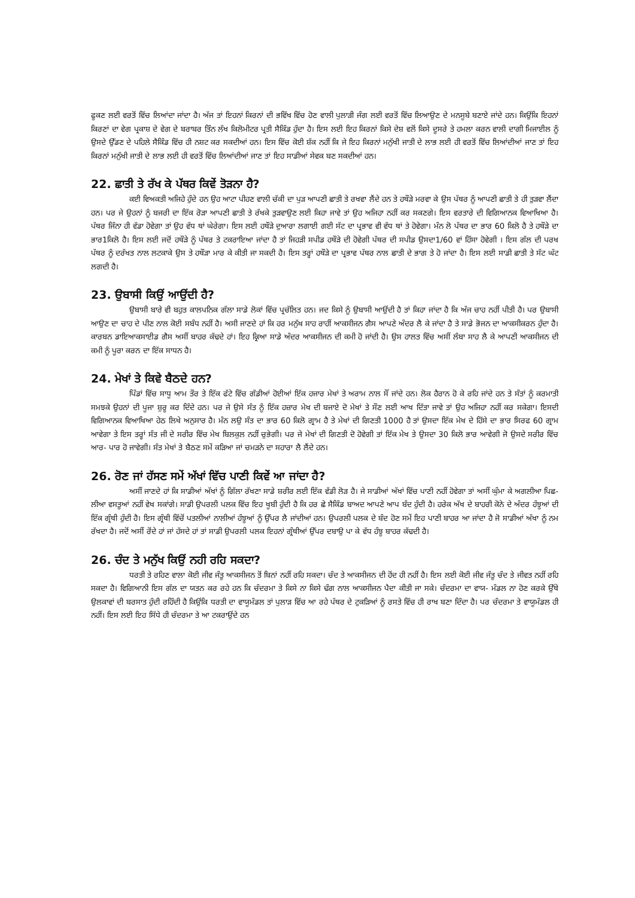ਫੂਕਣ ਲਈ ਵਰਤੋਂ ਵਿੱਚ ਲਿਆਂਦਾ ਜਾਂਦਾ ਹੈ। ਅੱਜ ਤਾਂ ਇਹਨਾਂ ਕਿਰਨਾਂ ਦੀ ਭਵਿੱਖ ਵਿੱਚ ਹੋਣ ਵਾਲੀ ਪੁਲਾੜੀ ਜੰਗ ਲਈ ਵਰਤੋਂ ਵਿੱਚ ਲਿਆਉਣ ਦੇ ਮਨਸੂਬੇ ਬਣਾਏ ਜਾਂਦੇ ਹਨ। ਕਿਉਂਕਿ ਇਹਨਾਂ ਕਿਰਣਾਂ ਦਾ ਵੇਗ ਪ੍ਰਕਾਸ਼ ਦੇ ਵੇਗ ਦੇ ਬਰਾਬਰ ਤਿੰਨ ਲੱਖ ਕਿਲੋਮੀਟਰ ਪ੍ਰਤੀ ਸੈਕਿੰਡ ਹੁੰਦਾ ਹੈ। ਇਸ ਲਈ ਇਹ ਕਿਰਨਾਂ ਕਿਸੇ ਦੇਸ਼ ਵਲੋਂ ਕਿਸੇ ਦੂਸਰੇ ਤੇ ਹਮਲਾ ਕਰਨ ਵਾਲੀ ਦਾਗੀ ਮਿਜਾਈਲ ਨੂੰ ਉਸਦੇ ਉੱਡਣ ਦੇ ਪਹਿਲੇ ਸੈਕਿੰਡ ਵਿੱਚ ਹੀ ਨਸ਼ਟ ਕਰ ਸਕਦੀਆਂ ਹਨ। ਇਸ ਵਿੱਚ ਕੋਈ ਸ਼ੱਕ ਨਹੀਂ ਕਿ ਜੇ ਇਹ ਕਿਰਨਾਂ ਮਨੁੱਖੀ ਜਾਤੀ ਦੇ ਲਾਭ ਲਈ ਹੀ ਵਰਤੋਂ ਵਿੱਚ ਲਿਆਂਦੀਆਂ ਜਾਣ ਤਾਂ ਇਹ ਕਿਰਨਾਂ ਮਨੁੱਖੀ ਜਾਤੀ ਦੇ ਲਾਭ ਲਈ ਹੀ ਵਰਤੋਂ ਵਿੱਚ ਲਿਆਂਦੀਆਂ ਜਾਣ ਤਾਂ ਇਹ ਸਾਡੀਆਂ ਸੇਵਕ ਬਣ ਸਕਦੀਆਂ ਹਨ।
22. ਛਾਤੀ ਤੇ ਰੱਖ ਕੇ ਪੱਥਰ ਕਿਵੇਂ ਤੋੜਨਾ ਹੈ?
ਕਈ ਵਿਅਕਤੀ ਅਜਿਹੇ ਹੁੰਦੇ ਹਨ ਉਹ ਆਟਾ ਪੀਹਣ ਵਾਲੀ ਚੱਕੀ ਦਾ ਪੁੜ ਆਪਣੀ ਛਾਤੀ ਤੇ ਰਖਵਾ ਲੈਂਦੇ ਹਨ ਤੇ ਹਥੌੜੇ ਮਰਵਾ ਕੇ ਉਸ ਪੱਥਰ ਨੂੰ ਆਪਣੀ ਛਾਤੀ ਤੇ ਹੀ ਤੁੜਵਾ ਲੈਂਦਾ ਹਨ। ਪਰ ਜੇ ਉਹਨਾਂ ਨੂੰ ਬਜਰੀ ਦਾ ਇੱਕ ਰੋੜਾ ਆਪਣੀ ਛਾਤੀ ਤੇ ਰੱਖਕੇ ਤੁੜਵਾਉਣ ਲਈ ਕਿਹਾ ਜਾਵੇ ਤਾਂ ਉਹ ਅਜਿਹਾ ਨਹੀਂ ਕਰ ਸਕਣਗੇ। ਇਸ ਵਰਤਾਰੇ ਦੀ ਵਿਗਿਆਨਕ ਵਿਆਖਿਆ ਹੈ। ਪੱਥਰ ਜਿੰਨਾ ਹੀ ਵੱਡਾ ਹੋਵੇਗਾ ਤਾਂ ਉਹ ਵੱਧ ਥਾਂ ਘੇਰੇਗਾ। ਇਸ ਲਈ ਹਥੌੜੇ ਦੁਆਰਾ ਲਗਾਈ ਗਈ ਸੱਟ ਦਾ ਪ੍ਰਭਾਵ ਵੀ ਵੱਧ ਥਾਂ ਤੇ ਹੋਵੇਗਾ। ਮੰਨ ਲੋ ਪੱਥਰ ਦਾ ਭਾਰ 60 ਕਿਲੋ ਹੈ ਤੇ ਹਥੌੜੇ ਦਾ ਭਾਰ1ਕਿਲੋ ਹੈ। ਇਸ ਲਈ ਜਦੋਂ ਹਥੌੜੇ ਨੂੰ ਪੱਥਰ ਤੇ ਟਕਰਾਇਆ ਜਾਂਦਾ ਹੈ ਤਾਂ ਜਿਹੜੀ ਸਪੀਡ ਹਥੌੜੇ ਦੀ ਹੋਵੇਗੀ ਪੱਥਰ ਦੀ ਸਪੀਡ ਉਸਦਾ1/60 ਵਾਂ ਹਿੱਸਾ ਹੋਵੇਗੀ । ਇਸ ਗੱਲ ਦੀ ਪਰਖ ਪੱਥਰ ਨੂੰ ਦਰੱਖਤ ਨਾਲ ਲਟਕਾਕੇ ਉਸ ਤੇ ਹਥੌੜਾ ਮਾਰ ਕੇ ਕੀਤੀ ਜਾ ਸਕਦੀ ਹੈ। ਇਸ ਤਰ੍ਹਾਂ ਹਥੌੜੇ ਦਾ ਪ੍ਰਭਾਵ ਪੱਥਰ ਨਾਲ ਛਾਤੀ ਦੇ ਭਾਗ ਤੇ ਹੋ ਜਾਂਦਾ ਹੈ। ਇਸ ਲਈ ਸਾਡੀ ਛਾਤੀ ਤੇ ਸੱਟ ਘੱਟ ਲਗਦੀ ਹੈ।
23. ਉਬਾਸੀ ਕਿਉਂ ਆਉਂਦੀ ਹੈ?
ਉਬਾਸੀ ਬਾਰੇ ਵੀ ਬਹੁਤ ਕਾਲਪਨਿਕ ਗੱਲਾ ਸਾਡੇ ਲੋਕਾਂ ਵਿੱਚ ਪ੍ਰਚੱਲਿਤ ਹਨ। ਜਦ ਕਿਸੇ ਨੂੰ ਉਬਾਸੀ ਆਉਂਦੀ ਹੈ ਤਾਂ ਕਿਹਾ ਜਾਂਦਾ ਹੈ ਕਿ ਅੱਜ ਚਾਹ ਨਹੀਂ ਪੀਤੀ ਹੈ। ਪਰ ਉਬਾਸੀ ਆਉਣ ਦਾ ਚਾਹ ਦੇ ਪੀਣ ਨਾਲ ਕੋਈ ਸਬੰਧ ਨਹੀਂ ਹੈ। ਅਸੀ ਜਾਣਦੇ ਹਾਂ ਕਿ ਹਰ ਮਨੁੱਖ ਸਾਹ ਰਾਹੀਂ ਆਕਸੀਜਨ ਗੈਸ ਆਪਣੇ ਅੰਦਰ ਲੈ ਕੇ ਜਾਂਦਾ ਹੈ ਤੇ ਸਾਡੇ ਭੋਜਨ ਦਾ ਆਕਸੀਕਰਨ ਹੁੰਦਾ ਹੈ। ਕਾਰਬਨ ਡਾਇਆਕਸਾਈਡ ਗੈਸ ਅਸੀਂ ਬਾਹਰ ਕੱਢਦੇ ਹਾਂ। ਇਹ ਕ੍ਰਿਆ ਸਾਡੇ ਅੰਦਰ ਆਕਸੀਜਨ ਦੀ ਕਮੀ ਹੋ ਜਾਂਦੀ ਹੈ। ਉਸ ਹਾਲਤ ਵਿੱਚ ਅਸੀਂ ਲੰਬਾ ਸਾਹ ਲੈ ਕੇ ਆਪਣੀ ਆਕਸੀਜਨ ਦੀ ਕਮੀ ਨੂੰ ਪੂਰਾ ਕਰਨ ਦਾ ਇੱਕ ਸਾਧਨ ਹੈ।
24. ਮੇਖਾਂ ਤੇ ਕਿਵੇ ਬੈਠਦੇ ਹਨ?
ਪਿੰਡਾਂ ਵਿੱਚ ਸਾਧੂ ਆਮ ਤੌਰ ਤੇ ਇੱਕ ਫੱਟੇ ਵਿੱਚ ਗੱਡੀਆਂ ਹੋਈਆਂ ਇੱਕ ਹਜਾਰ ਮੇਖਾਂ ਤੇ ਅਰਾਮ ਨਾਲ ਸੌਂ ਜਾਂਦੇ ਹਨ। ਲੋਕ ਹੈਰਾਨ ਹੋ ਕੇ ਰਹਿ ਜਾਂਦੇ ਹਨ ਤੇ ਸੰਤਾਂ ਨੂੰ ਕਰਮਾਤੀ ਸਮਝਕੇ ਉਹਨਾਂ ਦੀ ਪੂਜਾ ਸ਼ੁਰੂ ਕਰ ਦਿੰਦੇ ਹਨ। ਪਰ ਜੇ ਉਸੇ ਸੰਤ ਨੂੰ ਇੱਕ ਹਜ਼ਾਰ ਮੇਖ ਦੀ ਬਜਾਏ ਦੋ ਮੇਖਾਂ ਤੇ ਸੌਣ ਲਈ ਆਖ ਦਿੱਤਾ ਜਾਵੇ ਤਾਂ ਉਹ ਅਜਿਹਾ ਨਹੀਂ ਕਰ ਸਕੇਗਾ। ਇਸਦੀ ਵਿਗਿਆਨਕ ਵਿਆਖਿਆ ਹੇਠ ਲਿਖੇ ਅਨੁਸਾਰ ਹੈ। ਮੰਨ ਲਉ ਸੰਤ ਦਾ ਭਾਰ 60 ਕਿਲੋ ਗ੍ਰਾਮ ਹੈ ਤੇ ਮੇਖਾਂ ਦੀ ਗਿਣਤੀ 1000 ਹੈ ਤਾਂ ਉਸਦਾ ਇੱਕ ਮੇਖ ਦੇ ਹਿੱਸੇ ਦਾ ਭਾਰ ਸਿਰਫ 60 ਗ੍ਰਾਮ ਆਵੇਗਾ ਤੇ ਇਸ ਤਰ੍ਹਾਂ ਸੰਤ ਜੀ ਦੇ ਸਰੀਰ ਵਿੱਚ ਮੇਖ ਬਿਲਕੁਲ ਨਹੀਂ ਚੁਭੇਗੀ। ਪਰ ਜੇ ਮੇਖਾਂ ਦੀ ਗਿਣਤੀ ਦੋ ਹੋਵੇਗੀ ਤਾਂ ਇੱਕ ਮੇਖ ਤੇ ਉਸਦਾ 30 ਕਿਲੋ ਭਾਰ ਆਵੇਗੀ ਜੋ ਉਸਦੇ ਸਰੀਰ ਵਿੱਚ ਆਰ- ਪਾਰ ਹੋ ਜਾਵੇਗੀ। ਸੰਤ ਮੇਖਾਂ ਤੇ ਬੈਠਣ ਸਮੇਂ ਕੜਿਆ ਜਾਂ ਚਮੜਨੇ ਦਾ ਸਹਾਰਾ ਲੈ ਲੈਂਦੇ ਹਨ।
26. ਰੋਣ ਜਾਂ ਹੱਸਣ ਸਮੇਂ ਅੱਖਾਂ ਵਿੱਚ ਪਾਣੀ ਕਿਵੇਂ ਆ ਜਾਂਦਾ ਹੈ?
ਅਸੀਂ ਜਾਣਦੇ ਹਾਂ ਕਿ ਸਾਡੀਆਂ ਅੱਖਾਂ ਨੂੰ ਗਿੱਲਾ ਰੱਖਣਾ ਸਾਡੇ ਸ਼ਰੀਰ ਲਈ ਇੱਕ ਵੱਡੀ ਲੋੜ ਹੈ। ਜੇ ਸਾਡੀਆਂ ਅੱਖਾਂ ਵਿੱਚ ਪਾਣੀ ਨਹੀਂ ਹੋਵੇਗਾ ਤਾਂ ਅਸੀਂ ਘੁੰਮਾ ਕੇ ਅਗਲੀਆ ਪਿਛ- ਲੀਆ ਵਸਤੂਆਂ ਨਹੀਂ ਵੇਖ ਸਕਾਂਗੇ। ਸਾਡੀ ਉਪਰਲੀ ਪਲਕ ਵਿੱਚ ਇਹ ਖੂਬੀ ਹੁੰਦੀ ਹੈ ਕਿ ਹਰ ਛੇ ਸੈਕਿੰਡ ਬਾਅਦ ਆਪਣੇ ਆਪ ਬੰਦ ਹੁੰਦੀ ਹੈ। ਹਰੇਕ ਅੱਖ ਦੇ ਬਾਹਰੀ ਕੋਨੇ ਦੇ ਅੰਦਰ ਹੰਝੂਆਂ ਦੀ ਇੱਕ ਗ੍ਰੰਥੀ ਹੁੰਦੀ ਹੈ। ਇਸ ਗ੍ਰੰਥੀ ਵਿੱਚੋਂ ਪਤਲੀਆਂ ਨਾਲੀਆਂ ਹੰਝੂਆਂ ਨੂੰ ਉੱਪਰ ਲੈ ਜਾਂਦੀਆਂ ਹਨ। ਉਪਰਲੀ ਪਲਕ ਦੇ ਬੰਦ ਹੋਣ ਸਮੇਂ ਇਹ ਪਾਣੀ ਬਾਹਰ ਆ ਜਾਂਦਾ ਹੈ ਜੋ ਸਾਡੀਆਂ ਅੱਖਾ ਨੂੰ ਨਮ ਰੱਖਦਾ ਹੈ। ਜਦੋਂ ਅਸੀਂ ਰੋਂਦੇ ਹਾਂ ਜਾਂ ਹੱਸਦੇ ਹਾਂ ਤਾਂ ਸਾਡੀ ਉਪਰਲੀ ਪਲਕ ਇਹਨਾਂ ਗ੍ਰੰਥੀਆਂ ਉੱਪਰ ਦਬਾਉ ਪਾ ਕੇ ਵੱਧ ਹੰਝੂ ਬਾਹਰ ਕੱਢਦੀ ਹੈ।
26. ਚੰਦ ਤੇ ਮਨੁੱਖ ਕਿਉਂ ਨਹੀ ਰਹਿ ਸਕਦਾ?
ਧਰਤੀ ਤੇ ਰਹਿਣ ਵਾਲਾ ਕੋਈ ਜੀਵ ਜੰਤੂ ਆਕਸੀਜਨ ਤੋਂ ਬਿਨਾਂ ਨਹੀਂ ਰਹਿ ਸਕਦਾ। ਚੰਦ ਤੇ ਆਕਸੀਜਨ ਦੀ ਹੋਂਦ ਹੀ ਨਹੀਂ ਹੈ। ਇਸ ਲਈ ਕੋਈ ਜੀਵ ਜੰਤੂ ਚੰਦ ਤੇ ਜੀਵਤ ਨਹੀਂ ਰਹਿ ਸਕਦਾ ਹੈ। ਵਿਗਿਆਨੀ ਇਸ ਗੱਲ ਦਾ ਯਤਨ ਕਰ ਰਹੇ ਹਨ ਕਿ ਚੰਦਰਮਾ ਤੇ ਕਿਸੇ ਨਾ ਕਿਸੇ ਢੰਗ ਨਾਲ ਆਕਸੀਜਨ ਪੈਦਾ ਕੀਤੀ ਜਾ ਸਕੇ। ਚੰਦਰਮਾ ਦਾ ਵਾਯ- ਮੰਡਲ ਨਾ ਹੋਣ ਕਰਕੇ ਉੱਥੇ ਉਲਕਾਵਾਂ ਦੀ ਬਰਸਾਤ ਹੁੰਦੀ ਰਹਿੰਦੀ ਹੈ ਕਿਉਂਕਿ ਧਰਤੀ ਦਾ ਵਾਯੂਮੰਡਲ ਤਾਂ ਪੁਲਾੜ ਵਿੱਚ ਆ ਰਹੇ ਪੱਥਰ ਦੇ ਟੁਕੜਿਆਂ ਨੂੰ ਰਸਤੇ ਵਿੱਚ ਹੀ ਰਾਖ ਬਣਾ ਦਿੰਦਾ ਹੈ। ਪਰ ਚੰਦਰਮਾ ਤੇ ਵਾਯੂਮੰਡਲ ਹੀ ਨਹੀਂ। ਇਸ ਲਈ ਇਹ ਸਿੱਧੇ ਹੀ ਚੰਦਰਮਾ ਤੇ ਆ ਟਕਰਾਉਂਦੇ ਹਨ